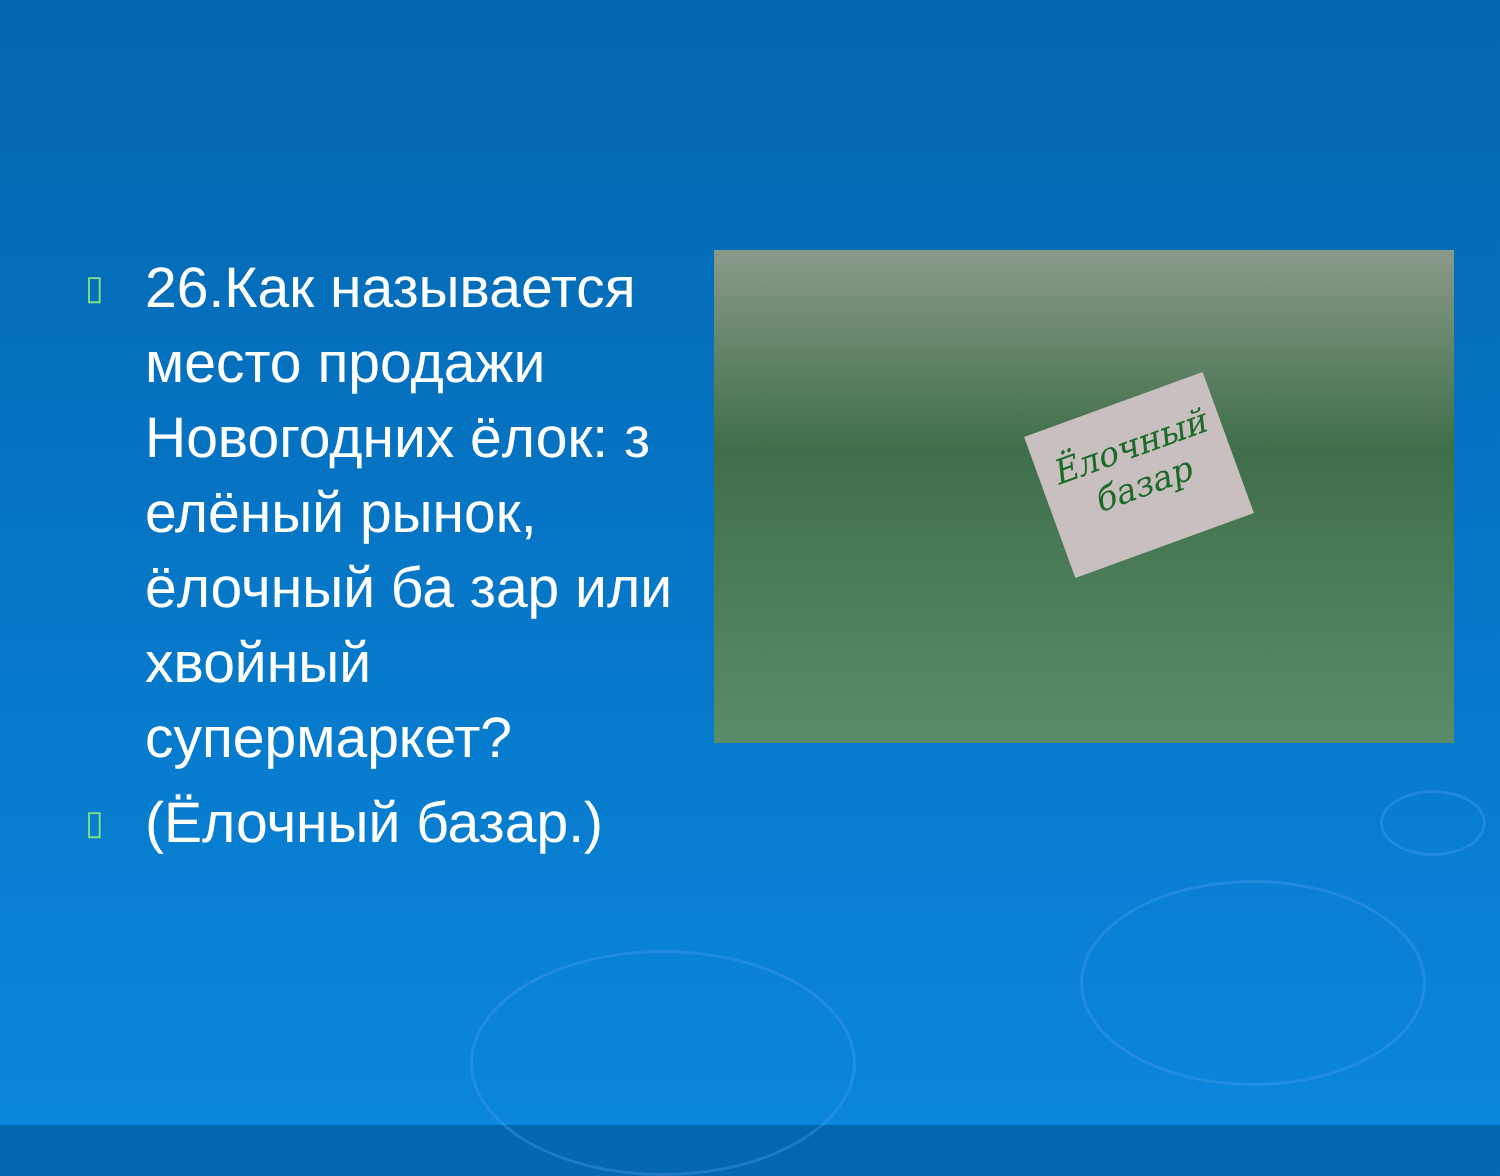▯ 26.Как называется место продажи Новогодних ёлок: з елёный рынок, ёлочный ба зар или хвойный супермаркет?
▯ (Ёлочный базар.)
Ёлочный базар